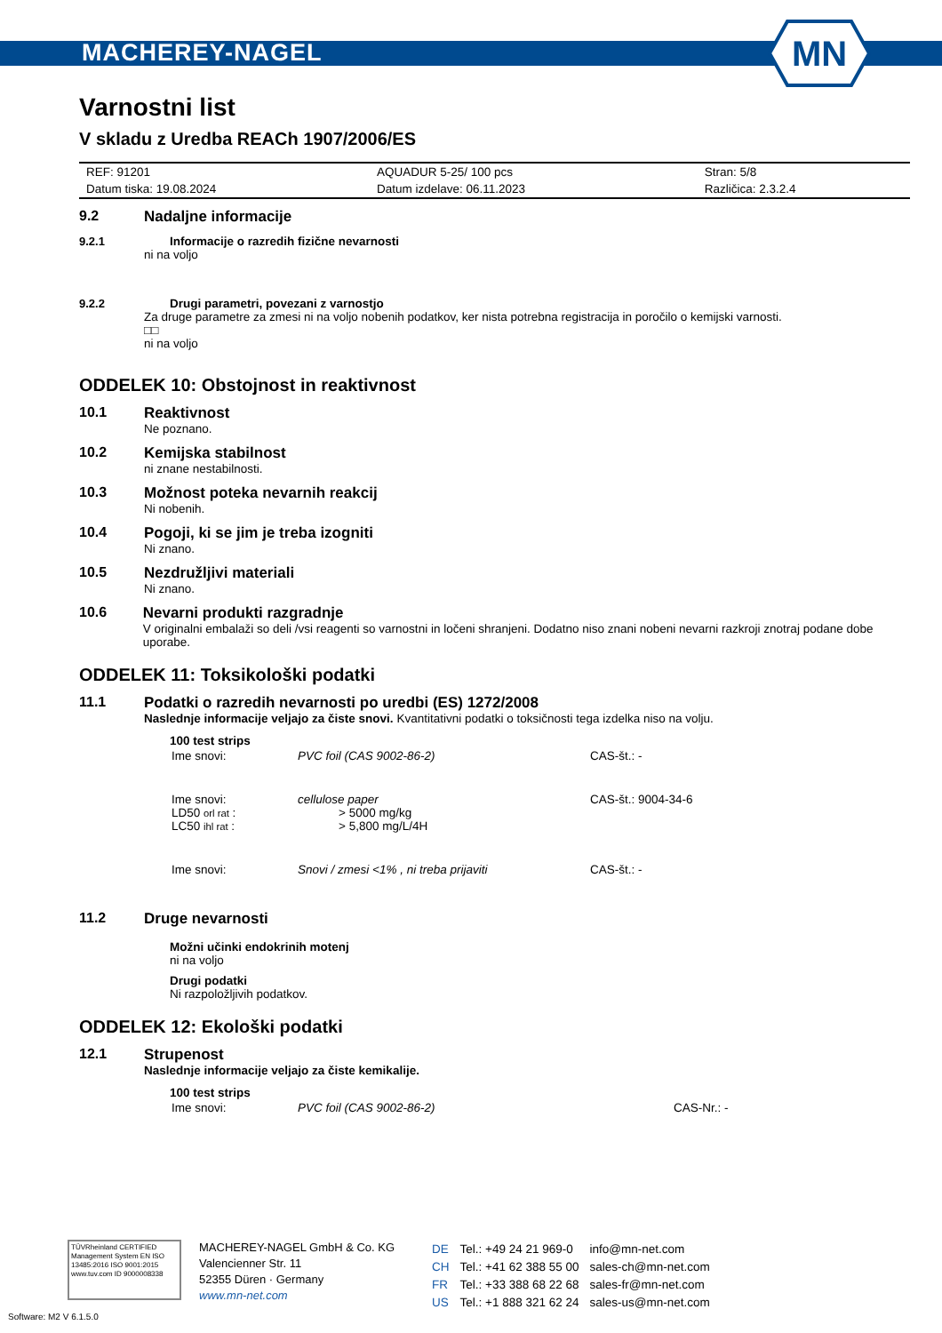MACHEREY-NAGEL
MN
Varnostni list
V skladu z Uredba REACh 1907/2006/ES
| REF: 91201 | AQUADUR 5-25/ 100 pcs | Stran: 5/8 |
| Datum tiska: 19.08.2024 | Datum izdelave: 06.11.2023 | Različica: 2.3.2.4 |
9.2 Nadaljne informacije
9.2.1 Informacije o razredih fizične nevarnosti
ni na voljo
9.2.2 Drugi parametri, povezani z varnostjo
Za druge parametre za zmesi ni na voljo nobenih podatkov, ker nista potrebna registracija in poročilo o kemijski varnosti.
□□
ni na voljo
ODDELEK 10: Obstojnost in reaktivnost
10.1 Reaktivnost
Ne poznano.
10.2 Kemijska stabilnost
ni znane nestabilnosti.
10.3 Možnost poteka nevarnih reakcij
Ni nobenih.
10.4 Pogoji, ki se jim je treba izogniti
Ni znano.
10.5 Nezdružljivi materiali
Ni znano.
10.6 Nevarni produkti razgradnje
V originalni embalaži so deli /vsi reagenti so varnostni in ločeni shranjeni. Dodatno niso znani nobeni nevarni razkroji znotraj podane dobe uporabe.
ODDELEK 11: Toksikološki podatki
11.1 Podatki o razredih nevarnosti po uredbi (ES) 1272/2008
Naslednje informacije veljajo za čiste snovi. Kvantitativni podatki o toksičnosti tega izdelka niso na volju.
100 test strips
| Ime snovi: | PVC foil (CAS 9002-86-2) | CAS-št.: - |
| Ime snovi: LD50 orl rat : LC50 ihl rat : | cellulose paper > 5000 mg/kg > 5,800 mg/L/4H | CAS-št.: 9004-34-6 |
| Ime snovi: | Snovi / zmesi <1% , ni treba prijaviti | CAS-št.: - |
11.2 Druge nevarnosti
Možni učinki endokrinih motenj
ni na voljo
Drugi podatki
Ni razpoložljivih podatkov.
ODDELEK 12: Ekološki podatki
12.1 Strupenost
Naslednje informacije veljajo za čiste kemikalije.
100 test strips
| Ime snovi: | PVC foil (CAS 9002-86-2) | CAS-Nr.: - |
TÜVRheinland CERTIFIED
Management System EN ISO 13485:2016 ISO 9001:2015
www.tuv.com ID 9000008338
MACHEREY-NAGEL GmbH & Co. KG
Valencienner Str. 11
52355 Düren · Germany
www.mn-net.com
| DE | Tel.: +49 24 21 969-0 | info@mn-net.com |
| CH | Tel.: +41 62 388 55 00 | sales-ch@mn-net.com |
| FR | Tel.: +33 388 68 22 68 | sales-fr@mn-net.com |
| US | Tel.: +1 888 321 62 24 | sales-us@mn-net.com |
Software: M2 V 6.1.5.0